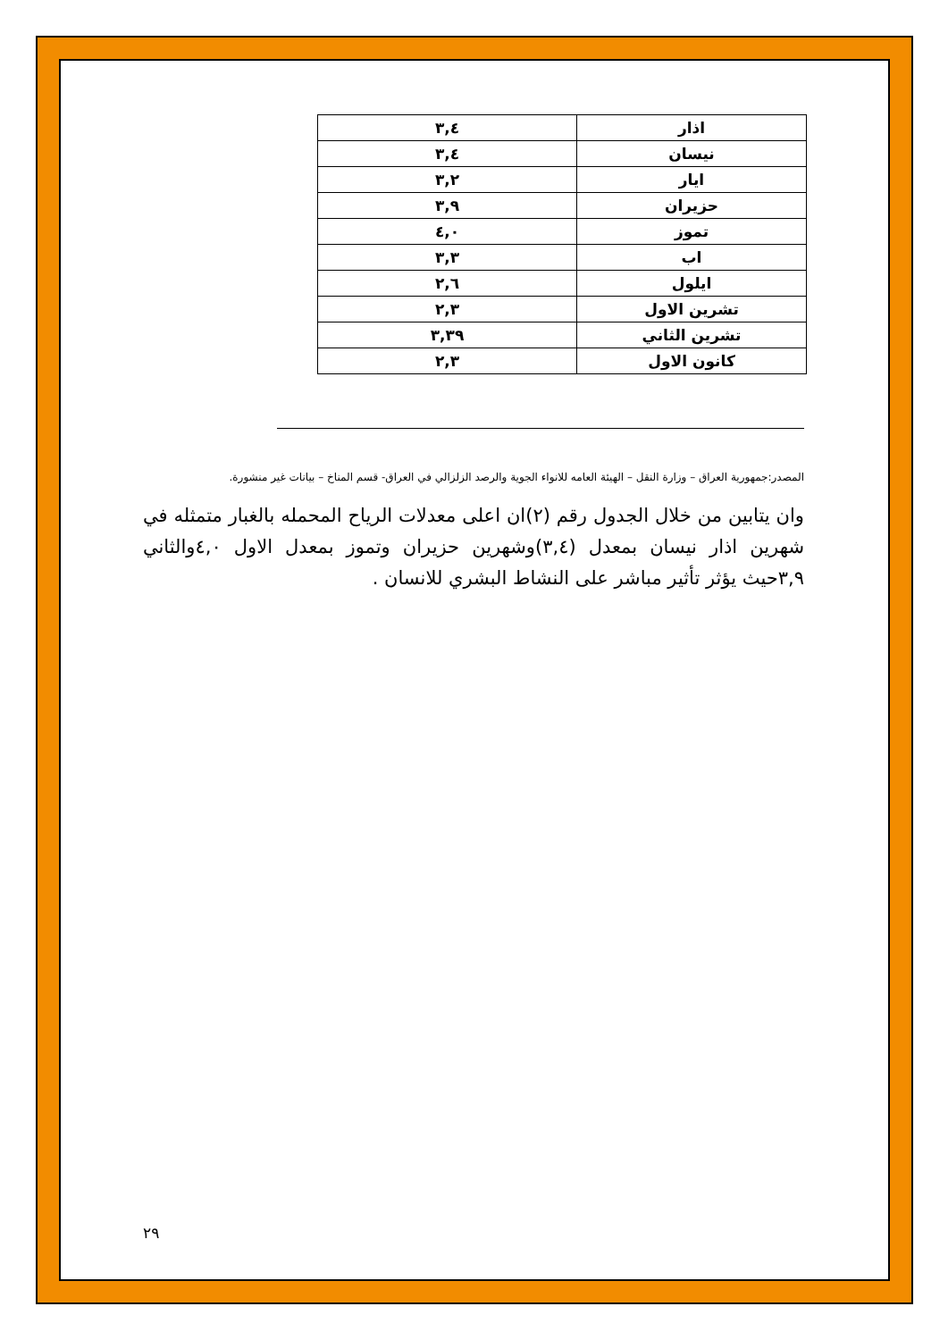| اذار | ٣,٤ |
| نيسان | ٣,٤ |
| ايار | ٣,٢ |
| حزيران | ٣,٩ |
| تموز | ٤,٠ |
| اب | ٣,٣ |
| ايلول | ٢,٦ |
| تشرين الاول | ٢,٣ |
| تشرين الثاني | ٣,٣٩ |
| كانون الاول | ٢,٣ |
المصدر:جمهورية العراق – وزارة النقل – الهيئة العامه للانواء الجوية والرصد الزلزالي في العراق- قسم المناخ – بيانات غير منشورة.
وان يتابين من خلال الجدول رقم (٢)ان اعلى معدلات الرياح المحمله بالغبار متمثله في شهرين اذار نيسان بمعدل (٣,٤)وشهرين حزيران وتموز بمعدل الاول ٤,٠والثاني ٣,٩حيث يؤثر تأثير مباشر على النشاط البشري للانسان .
٢٩